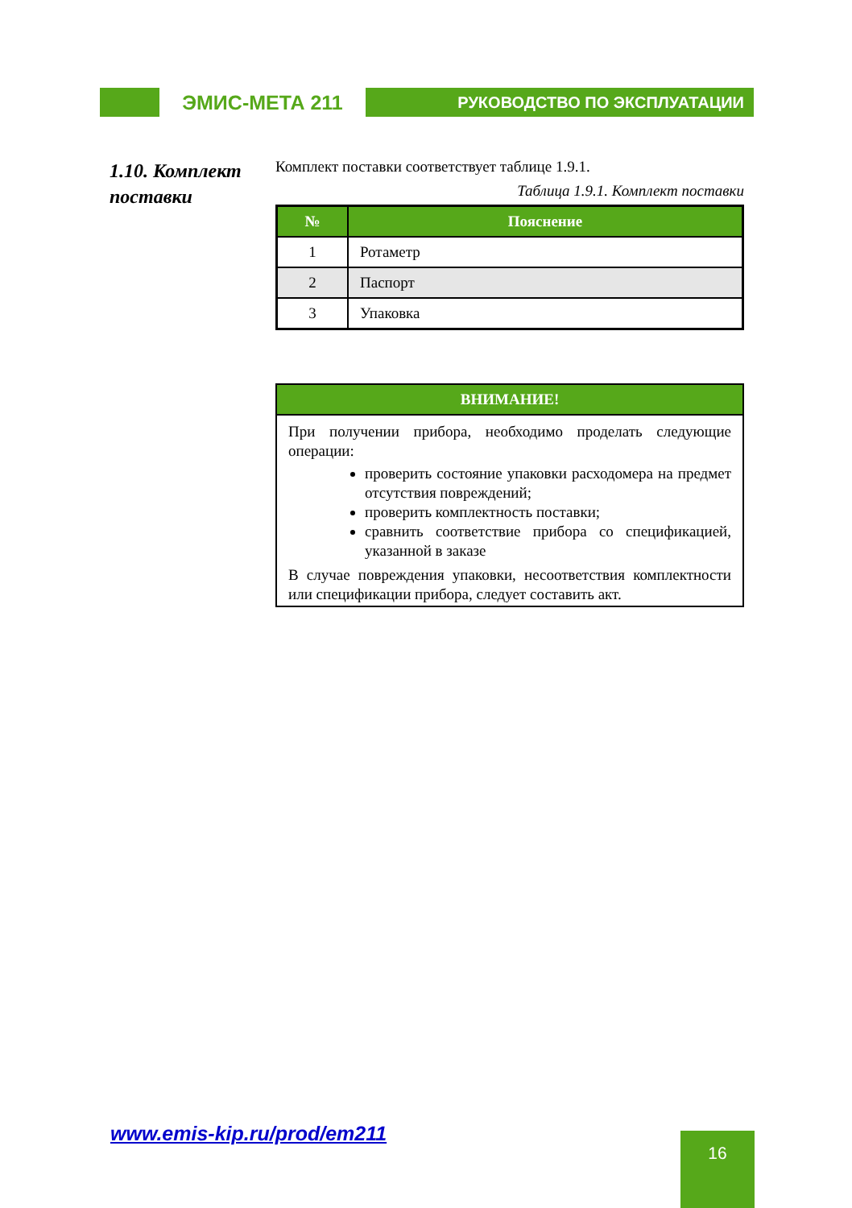ЭМИС-МЕТА 211
РУКОВОДСТВО ПО ЭКСПЛУАТАЦИИ
1.10. Комплект
поставки
Комплект поставки соответствует таблице 1.9.1.
Таблица 1.9.1. Комплект поставки
| № | Пояснение |
| --- | --- |
| 1 | Ротаметр |
| 2 | Паспорт |
| 3 | Упаковка |
ВНИМАНИЕ!
При получении прибора, необходимо проделать следующие операции:
проверить состояние упаковки расходомера на предмет отсутствия повреждений;
проверить комплектность поставки;
сравнить соответствие прибора со спецификацией, указанной в заказе
В случае повреждения упаковки, несоответствия комплектности или спецификации прибора, следует составить акт.
www.emis-kip.ru/prod/em211 16